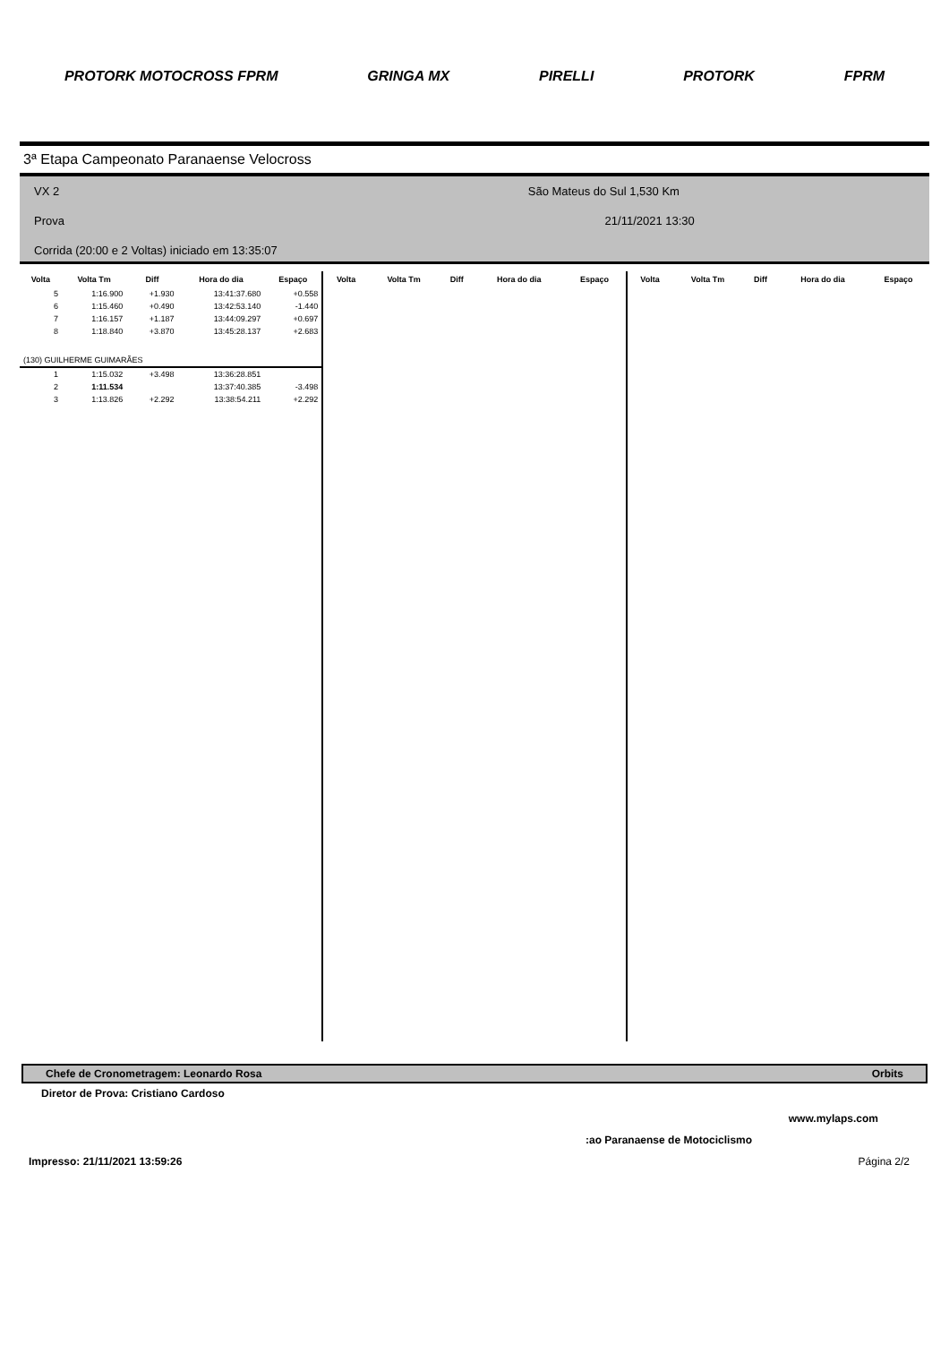PROTORK MOTOCROSS FPRM GRINGA MX PIRELLI PROTORK FPRM
3ª Etapa Campeonato Paranaense Velocross
VX 2 São Mateus do Sul 1,530 Km
Prova 21/11/2021 13:30
Corrida (20:00 e 2 Voltas) iniciado em 13:35:07
| Volta | Volta Tm | Diff | Hora do dia | Espaço |
| --- | --- | --- | --- | --- |
| 5 | 1:16.900 | +1.930 | 13:41:37.680 | +0.558 |
| 6 | 1:15.460 | +0.490 | 13:42:53.140 | -1.440 |
| 7 | 1:16.157 | +1.187 | 13:44:09.297 | +0.697 |
| 8 | 1:18.840 | +3.870 | 13:45:28.137 | +2.683 |
| (130) GUILHERME GUIMARÃES | | | | |
| 1 | 1:15.032 | +3.498 | 13:36:28.851 | |
| 2 | 1:11.534 | | 13:37:40.385 | -3.498 |
| 3 | 1:13.826 | +2.292 | 13:38:54.211 | +2.292 |
| Volta | Volta Tm | Diff | Hora do dia | Espaço |
| --- | --- | --- | --- | --- |
| Volta | Volta Tm | Diff | Hora do dia | Espaço |
| --- | --- | --- | --- | --- |
Chefe de Cronometragem: Leonardo Rosa Orbits
Diretor de Prova: Cristiano Cardoso
www.mylaps.com
:ao Paranaense de Motociclismo
Impresso: 21/11/2021 13:59:26 Página 2/2